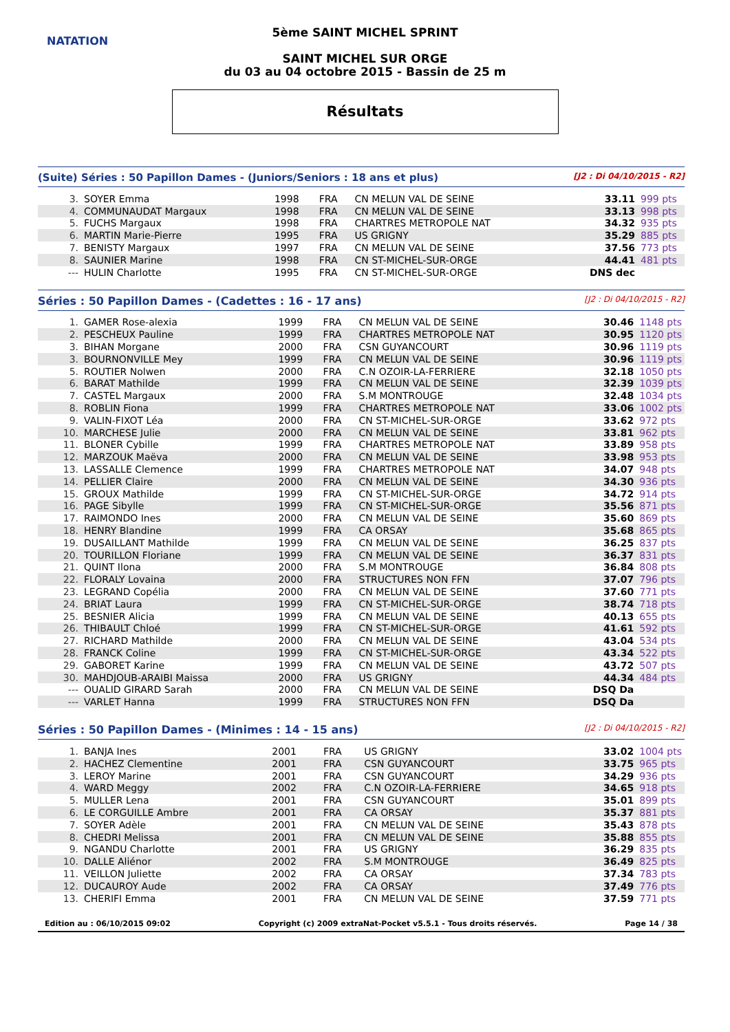NATATION
5ème SAINT MICHEL SPRINT
SAINT MICHEL SUR ORGE
du 03 au 04 octobre 2015 - Bassin de 25 m
Résultats
(Suite) Séries : 50 Papillon Dames - (Juniors/Seniors : 18 ans et plus) [J2 : Di 04/10/2015 - R2]
| 3. | SOYER Emma | 1998 | FRA | CN MELUN VAL DE SEINE | 33.11 | 999 pts |
| 4. | COMMUNAUDAT Margaux | 1998 | FRA | CN MELUN VAL DE SEINE | 33.13 | 998 pts |
| 5. | FUCHS Margaux | 1998 | FRA | CHARTRES METROPOLE NAT | 34.32 | 935 pts |
| 6. | MARTIN Marie-Pierre | 1995 | FRA | US GRIGNY | 35.29 | 885 pts |
| 7. | BENISTY Margaux | 1997 | FRA | CN MELUN VAL DE SEINE | 37.56 | 773 pts |
| 8. | SAUNIER Marine | 1998 | FRA | CN ST-MICHEL-SUR-ORGE | 44.41 | 481 pts |
| --- | HULIN Charlotte | 1995 | FRA | CN ST-MICHEL-SUR-ORGE | DNS dec | |
Séries : 50 Papillon Dames - (Cadettes : 16 - 17 ans) [J2 : Di 04/10/2015 - R2]
| 1. | GAMER Rose-alexia | 1999 | FRA | CN MELUN VAL DE SEINE | 30.46 | 1148 pts |
| 2. | PESCHEUX Pauline | 1999 | FRA | CHARTRES METROPOLE NAT | 30.95 | 1120 pts |
| 3. | BIHAN Morgane | 2000 | FRA | CSN GUYANCOURT | 30.96 | 1119 pts |
| 3. | BOURNONVILLE Mey | 1999 | FRA | CN MELUN VAL DE SEINE | 30.96 | 1119 pts |
| 5. | ROUTIER Nolwen | 2000 | FRA | C.N OZOIR-LA-FERRIERE | 32.18 | 1050 pts |
| 6. | BARAT Mathilde | 1999 | FRA | CN MELUN VAL DE SEINE | 32.39 | 1039 pts |
| 7. | CASTEL Margaux | 2000 | FRA | S.M MONTROUGE | 32.48 | 1034 pts |
| 8. | ROBLIN Fiona | 1999 | FRA | CHARTRES METROPOLE NAT | 33.06 | 1002 pts |
| 9. | VALIN-FIXOT Léa | 2000 | FRA | CN ST-MICHEL-SUR-ORGE | 33.62 | 972 pts |
| 10. | MARCHESE Julie | 2000 | FRA | CN MELUN VAL DE SEINE | 33.81 | 962 pts |
| 11. | BLONER Cybille | 1999 | FRA | CHARTRES METROPOLE NAT | 33.89 | 958 pts |
| 12. | MARZOUK Maëva | 2000 | FRA | CN MELUN VAL DE SEINE | 33.98 | 953 pts |
| 13. | LASSALLE Clemence | 1999 | FRA | CHARTRES METROPOLE NAT | 34.07 | 948 pts |
| 14. | PELLIER Claire | 2000 | FRA | CN MELUN VAL DE SEINE | 34.30 | 936 pts |
| 15. | GROUX Mathilde | 1999 | FRA | CN ST-MICHEL-SUR-ORGE | 34.72 | 914 pts |
| 16. | PAGE Sibylle | 1999 | FRA | CN ST-MICHEL-SUR-ORGE | 35.56 | 871 pts |
| 17. | RAIMONDO Ines | 2000 | FRA | CN MELUN VAL DE SEINE | 35.60 | 869 pts |
| 18. | HENRY Blandine | 1999 | FRA | CA ORSAY | 35.68 | 865 pts |
| 19. | DUSAILLANT Mathilde | 1999 | FRA | CN MELUN VAL DE SEINE | 36.25 | 837 pts |
| 20. | TOURILLON Floriane | 1999 | FRA | CN MELUN VAL DE SEINE | 36.37 | 831 pts |
| 21. | QUINT Ilona | 2000 | FRA | S.M MONTROUGE | 36.84 | 808 pts |
| 22. | FLORALY Lovaina | 2000 | FRA | STRUCTURES NON FFN | 37.07 | 796 pts |
| 23. | LEGRAND Copélia | 2000 | FRA | CN MELUN VAL DE SEINE | 37.60 | 771 pts |
| 24. | BRIAT Laura | 1999 | FRA | CN ST-MICHEL-SUR-ORGE | 38.74 | 718 pts |
| 25. | BESNIER Alicia | 1999 | FRA | CN MELUN VAL DE SEINE | 40.13 | 655 pts |
| 26. | THIBAULT Chloé | 1999 | FRA | CN ST-MICHEL-SUR-ORGE | 41.61 | 592 pts |
| 27. | RICHARD Mathilde | 2000 | FRA | CN MELUN VAL DE SEINE | 43.04 | 534 pts |
| 28. | FRANCK Coline | 1999 | FRA | CN ST-MICHEL-SUR-ORGE | 43.34 | 522 pts |
| 29. | GABORET Karine | 1999 | FRA | CN MELUN VAL DE SEINE | 43.72 | 507 pts |
| 30. | MAHDJOUB-ARAIBI Maissa | 2000 | FRA | US GRIGNY | 44.34 | 484 pts |
| --- | OUALID GIRARD Sarah | 2000 | FRA | CN MELUN VAL DE SEINE | DSQ Da | |
| --- | VARLET Hanna | 1999 | FRA | STRUCTURES NON FFN | DSQ Da | |
Séries : 50 Papillon Dames - (Minimes : 14 - 15 ans) [J2 : Di 04/10/2015 - R2]
| 1. | BANJA Ines | 2001 | FRA | US GRIGNY | 33.02 | 1004 pts |
| 2. | HACHEZ Clementine | 2001 | FRA | CSN GUYANCOURT | 33.75 | 965 pts |
| 3. | LEROY Marine | 2001 | FRA | CSN GUYANCOURT | 34.29 | 936 pts |
| 4. | WARD Meggy | 2002 | FRA | C.N OZOIR-LA-FERRIERE | 34.65 | 918 pts |
| 5. | MULLER Lena | 2001 | FRA | CSN GUYANCOURT | 35.01 | 899 pts |
| 6. | LE CORGUILLE Ambre | 2001 | FRA | CA ORSAY | 35.37 | 881 pts |
| 7. | SOYER Adèle | 2001 | FRA | CN MELUN VAL DE SEINE | 35.43 | 878 pts |
| 8. | CHEDRI Melissa | 2001 | FRA | CN MELUN VAL DE SEINE | 35.88 | 855 pts |
| 9. | NGANDU Charlotte | 2001 | FRA | US GRIGNY | 36.29 | 835 pts |
| 10. | DALLE Aliénor | 2002 | FRA | S.M MONTROUGE | 36.49 | 825 pts |
| 11. | VEILLON Juliette | 2002 | FRA | CA ORSAY | 37.34 | 783 pts |
| 12. | DUCAUROY Aude | 2002 | FRA | CA ORSAY | 37.49 | 776 pts |
| 13. | CHERIFI Emma | 2001 | FRA | CN MELUN VAL DE SEINE | 37.59 | 771 pts |
Edition au : 06/10/2015 09:02 Copyright (c) 2009 extraNat-Pocket v5.5.1 - Tous droits réservés. Page 14 / 38